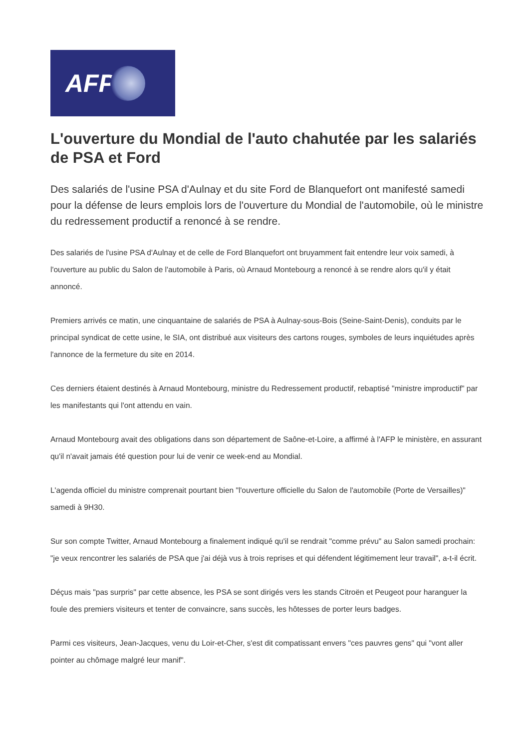AFP
L'ouverture du Mondial de l'auto chahutée par les salariés de PSA et Ford
Des salariés de l'usine PSA d'Aulnay et du site Ford de Blanquefort ont manifesté samedi pour la défense de leurs emplois lors de l'ouverture du Mondial de l'automobile, où le ministre du redressement productif a renoncé à se rendre.
Des salariés de l'usine PSA d'Aulnay et de celle de Ford Blanquefort ont bruyamment fait entendre leur voix samedi, à l'ouverture au public du Salon de l'automobile à Paris, où Arnaud Montebourg a renoncé à se rendre alors qu'il y était annoncé.
Premiers arrivés ce matin, une cinquantaine de salariés de PSA à Aulnay-sous-Bois (Seine-Saint-Denis), conduits par le principal syndicat de cette usine, le SIA, ont distribué aux visiteurs des cartons rouges, symboles de leurs inquiétudes après l'annonce de la fermeture du site en 2014.
Ces derniers étaient destinés à Arnaud Montebourg, ministre du Redressement productif, rebaptisé "ministre improductif" par les manifestants qui l'ont attendu en vain.
Arnaud Montebourg avait des obligations dans son département de Saône-et-Loire, a affirmé à l'AFP le ministère, en assurant qu'il n'avait jamais été question pour lui de venir ce week-end au Mondial.
L'agenda officiel du ministre comprenait pourtant bien "l'ouverture officielle du Salon de l'automobile (Porte de Versailles)" samedi à 9H30.
Sur son compte Twitter, Arnaud Montebourg a finalement indiqué qu'il se rendrait "comme prévu" au Salon samedi prochain: "je veux rencontrer les salariés de PSA que j'ai déjà vus à trois reprises et qui défendent légitimement leur travail", a-t-il écrit.
Déçus mais "pas surpris" par cette absence, les PSA se sont dirigés vers les stands Citroën et Peugeot pour haranguer la foule des premiers visiteurs et tenter de convaincre, sans succès, les hôtesses de porter leurs badges.
Parmi ces visiteurs, Jean-Jacques, venu du Loir-et-Cher, s'est dit compatissant envers "ces pauvres gens" qui "vont aller pointer au chômage malgré leur manif".